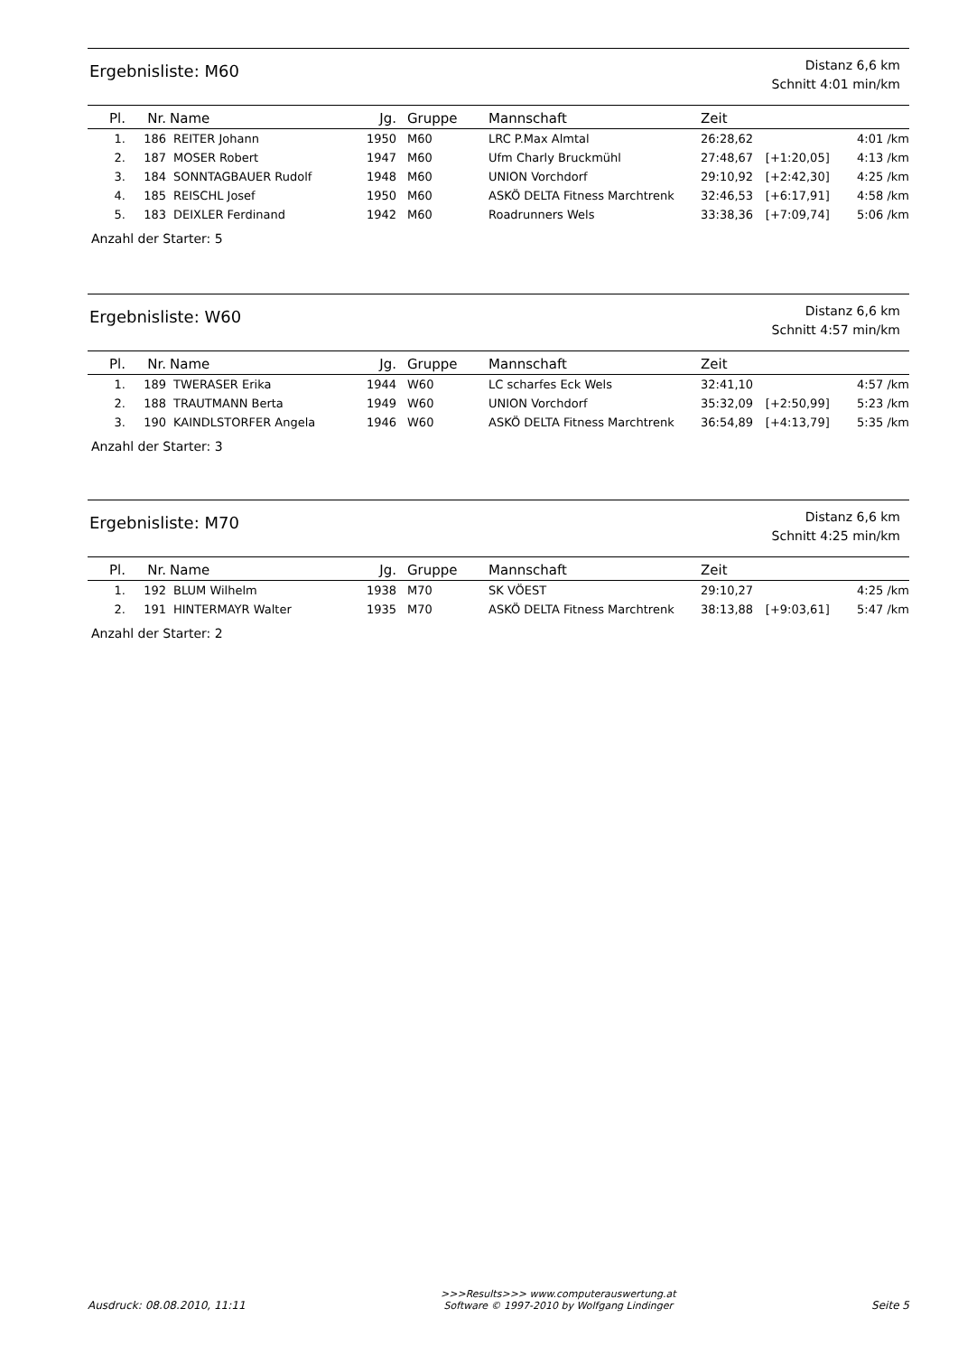Ergebnisliste: M60
Distanz 6,6 km
Schnitt 4:01 min/km
| Pl. | Nr. | Name | Jg. | Gruppe | Mannschaft | Zeit | | |
| --- | --- | --- | --- | --- | --- | --- | --- | --- |
| 1. | 186 | REITER Johann | 1950 | M60 | LRC P.Max Almtal | 26:28,62 | | 4:01 /km |
| 2. | 187 | MOSER Robert | 1947 | M60 | Ufm Charly Bruckmühl | 27:48,67 | [+1:20,05] | 4:13 /km |
| 3. | 184 | SONNTAGBAUER Rudolf | 1948 | M60 | UNION Vorchdorf | 29:10,92 | [+2:42,30] | 4:25 /km |
| 4. | 185 | REISCHL Josef | 1950 | M60 | ASKÖ DELTA Fitness Marchtrenk | 32:46,53 | [+6:17,91] | 4:58 /km |
| 5. | 183 | DEIXLER Ferdinand | 1942 | M60 | Roadrunners Wels | 33:38,36 | [+7:09,74] | 5:06 /km |
Anzahl der Starter: 5
Ergebnisliste: W60
Distanz 6,6 km
Schnitt 4:57 min/km
| Pl. | Nr. | Name | Jg. | Gruppe | Mannschaft | Zeit | | |
| --- | --- | --- | --- | --- | --- | --- | --- | --- |
| 1. | 189 | TWERASER Erika | 1944 | W60 | LC scharfes Eck Wels | 32:41,10 | | 4:57 /km |
| 2. | 188 | TRAUTMANN Berta | 1949 | W60 | UNION Vorchdorf | 35:32,09 | [+2:50,99] | 5:23 /km |
| 3. | 190 | KAINDLSTORFER Angela | 1946 | W60 | ASKÖ DELTA Fitness Marchtrenk | 36:54,89 | [+4:13,79] | 5:35 /km |
Anzahl der Starter: 3
Ergebnisliste: M70
Distanz 6,6 km
Schnitt 4:25 min/km
| Pl. | Nr. | Name | Jg. | Gruppe | Mannschaft | Zeit | | |
| --- | --- | --- | --- | --- | --- | --- | --- | --- |
| 1. | 192 | BLUM Wilhelm | 1938 | M70 | SK VÖEST | 29:10,27 | | 4:25 /km |
| 2. | 191 | HINTERMAYR Walter | 1935 | M70 | ASKÖ DELTA Fitness Marchtrenk | 38:13,88 | [+9:03,61] | 5:47 /km |
Anzahl der Starter: 2
Ausdruck: 08.08.2010, 11:11
>>>Results>>> www.computerauswertung.at
Software © 1997-2010 by Wolfgang Lindinger
Seite 5